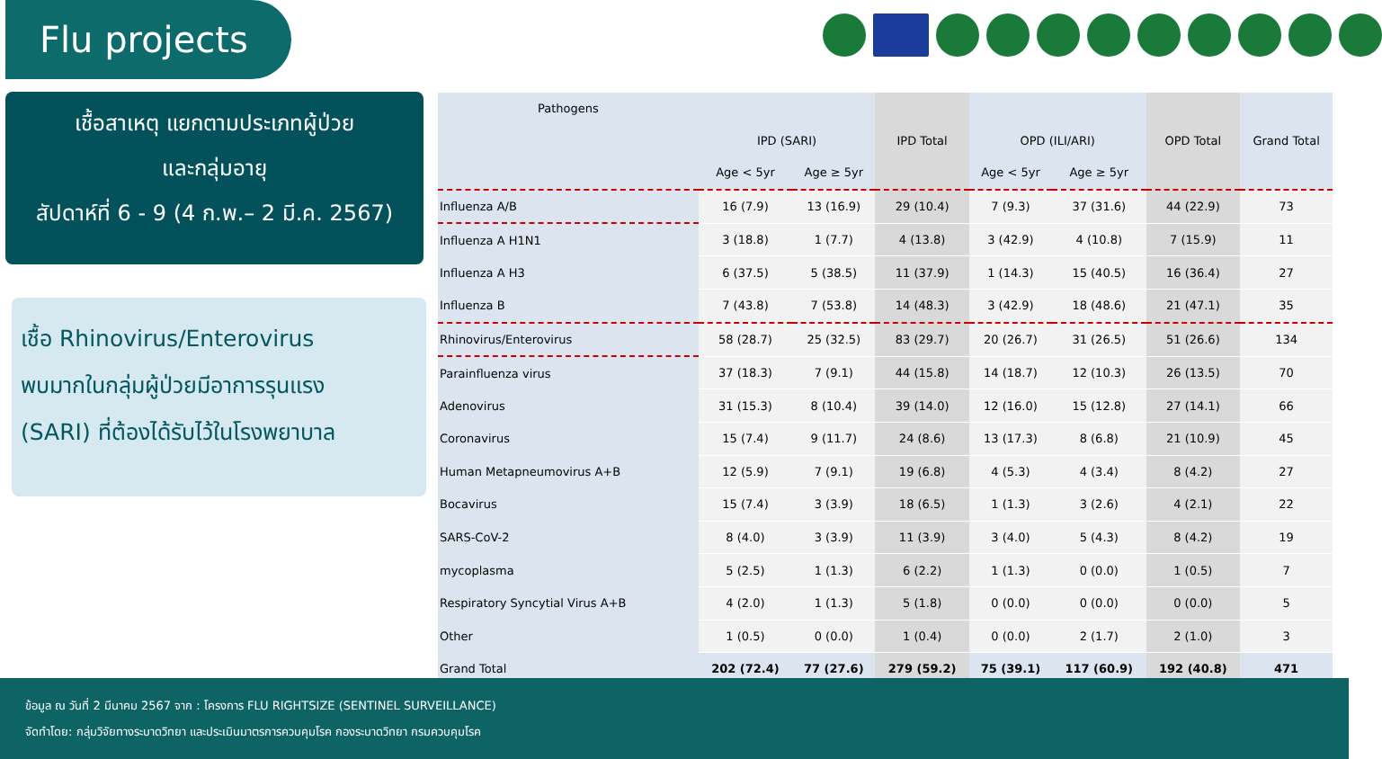Flu projects
เชื้อสาเหตุ แยกตามประเภทผู้ป่วย
และกลุ่มอายุ
สัปดาห์ที่ 6 - 9 (4 ก.พ.– 2 มี.ค. 2567)
เชื้อ Rhinovirus/Enterovirus
พบมากในกลุ่มผู้ป่วยมีอาการรุนแรง
(SARI) ที่ต้องได้รับไว้ในโรงพยาบาล
| Pathogens | | | | | | | |
| --- | --- | --- | --- | --- | --- | --- | --- |
| | IPD (SARI) | | IPD Total | OPD (ILI/ARI) | | OPD Total | Grand Total |
| | Age < 5yr | Age ≥ 5yr | | Age < 5yr | Age ≥ 5yr | | |
| Influenza A/B | 16 (7.9) | 13 (16.9) | 29 (10.4) | 7 (9.3) | 37 (31.6) | 44 (22.9) | 73 |
| Influenza A H1N1 | 3 (18.8) | 1 (7.7) | 4 (13.8) | 3 (42.9) | 4 (10.8) | 7 (15.9) | 11 |
| Influenza A H3 | 6 (37.5) | 5 (38.5) | 11 (37.9) | 1 (14.3) | 15 (40.5) | 16 (36.4) | 27 |
| Influenza B | 7 (43.8) | 7 (53.8) | 14 (48.3) | 3 (42.9) | 18 (48.6) | 21 (47.1) | 35 |
| Rhinovirus/Enterovirus | 58 (28.7) | 25 (32.5) | 83 (29.7) | 20 (26.7) | 31 (26.5) | 51 (26.6) | 134 |
| Parainfluenza virus | 37 (18.3) | 7 (9.1) | 44 (15.8) | 14 (18.7) | 12 (10.3) | 26 (13.5) | 70 |
| Adenovirus | 31 (15.3) | 8 (10.4) | 39 (14.0) | 12 (16.0) | 15 (12.8) | 27 (14.1) | 66 |
| Coronavirus | 15 (7.4) | 9 (11.7) | 24 (8.6) | 13 (17.3) | 8 (6.8) | 21 (10.9) | 45 |
| Human Metapneumovirus A+B | 12 (5.9) | 7 (9.1) | 19 (6.8) | 4 (5.3) | 4 (3.4) | 8 (4.2) | 27 |
| Bocavirus | 15 (7.4) | 3 (3.9) | 18 (6.5) | 1 (1.3) | 3 (2.6) | 4 (2.1) | 22 |
| SARS-CoV-2 | 8 (4.0) | 3 (3.9) | 11 (3.9) | 3 (4.0) | 5 (4.3) | 8 (4.2) | 19 |
| mycoplasma | 5 (2.5) | 1 (1.3) | 6 (2.2) | 1 (1.3) | 0 (0.0) | 1 (0.5) | 7 |
| Respiratory Syncytial Virus A+B | 4 (2.0) | 1 (1.3) | 5 (1.8) | 0 (0.0) | 0 (0.0) | 0 (0.0) | 5 |
| Other | 1 (0.5) | 0 (0.0) | 1 (0.4) | 0 (0.0) | 2 (1.7) | 2 (1.0) | 3 |
| Grand Total | 202 (72.4) | 77 (27.6) | 279 (59.2) | 75 (39.1) | 117 (60.9) | 192 (40.8) | 471 |
ข้อมูล ณ วันที่ 2 มีนาคม 2567 จาก : โครงการ FLU RIGHTSIZE (SENTINEL SURVEILLANCE)
จัดทำโดย: กลุ่มวิจัยทางระบาดวิทยา และประเมินมาตรการควบคุมโรค กองระบาดวิทยา กรมควบคุมโรค